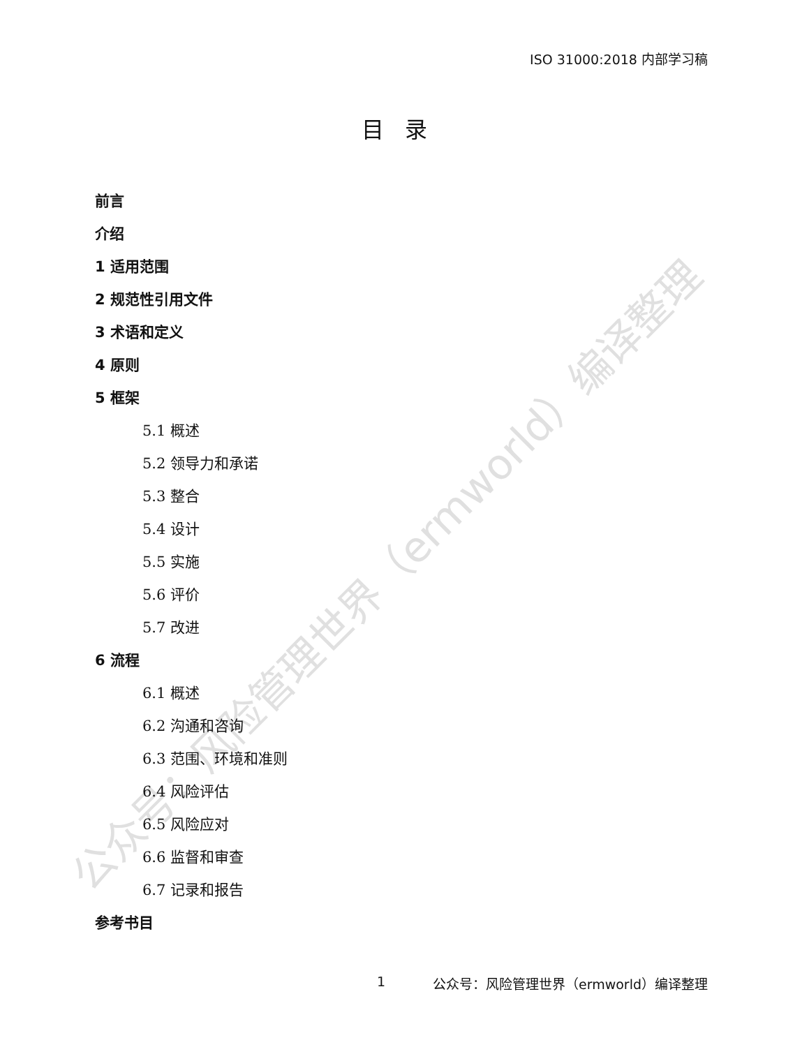公众号：风险管理世界（ermworld）编译整理
ISO 31000:2018 内部学习稿
目录
前言
介绍
1 适用范围
2 规范性引用文件
3 术语和定义
4 原则
5 框架
5.1 概述
5.2 领导力和承诺
5.3 整合
5.4 设计
5.5 实施
5.6 评价
5.7 改进
6 流程
6.1 概述
6.2 沟通和咨询
6.3 范围、环境和准则
6.4 风险评估
6.5 风险应对
6.6 监督和审查
6.7 记录和报告
参考书目
1 公众号：风险管理世界（ermworld）编译整理